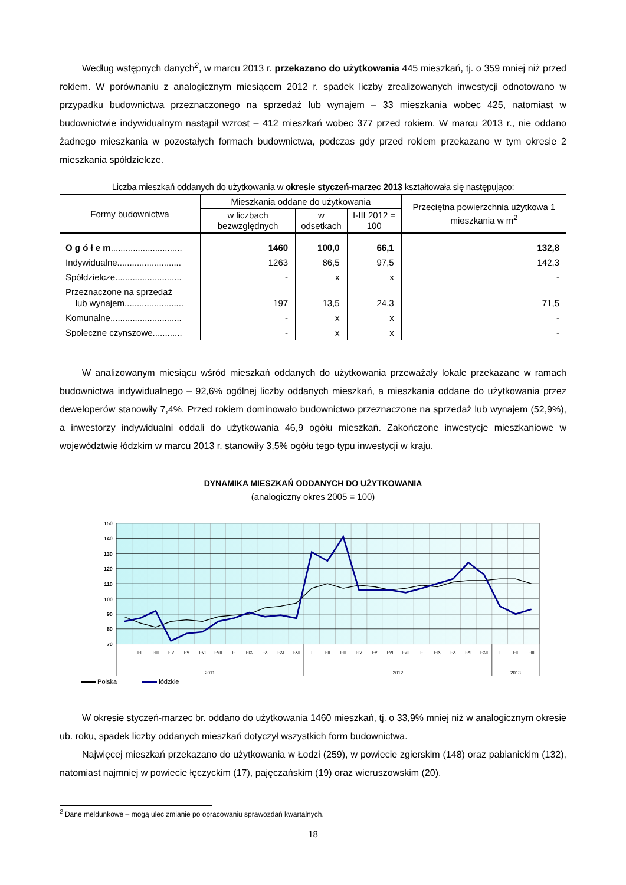Według wstępnych danych<sup>2</sup>, w marcu 2013 r. przekazano do użytkowania 445 mieszkań, tj. o 359 mniej niż przed rokiem. W porównaniu z analogicznym miesiącem 2012 r. spadek liczby zrealizowanych inwestycji odnotowano w przypadku budownictwa przeznaczonego na sprzedaż lub wynajem – 33 mieszkania wobec 425, natomiast w budownictwie indywidualnym nastąpił wzrost – 412 mieszkań wobec 377 przed rokiem. W marcu 2013 r., nie oddano żadnego mieszkania w pozostałych formach budownictwa, podczas gdy przed rokiem przekazano w tym okresie 2 mieszkania spółdzielcze.
Liczba mieszkań oddanych do użytkowania w okresie styczeń-marzec 2013 kształtowała się następująco:
| Formy budownictwa | Mieszkania oddane do użytkowania | | | Przeciętna powierzchnia użytkowa 1 mieszkania w m<sup>2</sup> |
| --- | --- | --- | --- | --- |
| | w liczbach bezwzględnych | w odsetkach | I-III 2012 = 100 | |
| O g ó ł e m ............................. | 1460 | 100,0 | 66,1 | 132,8 |
| Indywidualne.......................... | 1263 | 86,5 | 97,5 | 142,3 |
| Spółdzielcze........................... | - | x | x | - |
| Przeznaczone na sprzedaż lub wynajem........................ | 197 | 13,5 | 24,3 | 71,5 |
| Komunalne............................. | - | x | x | - |
| Społeczne czynszowe............ | - | x | x | - |
W analizowanym miesiącu wśród mieszkań oddanych do użytkowania przeważały lokale przekazane w ramach budownictwa indywidualnego – 92,6% ogólnej liczby oddanych mieszkań, a mieszkania oddane do użytkowania przez deweloperów stanowiły 7,4%. Przed rokiem dominowało budownictwo przeznaczone na sprzedaż lub wynajem (52,9%), a inwestorzy indywidualni oddali do użytkowania 46,9 ogółu mieszkań. Zakończone inwestycje mieszkaniowe w województwie łódzkim w marcu 2013 r. stanowiły 3,5% ogółu tego typu inwestycji w kraju.
DYNAMIKA MIESZKAŃ ODDANYCH DO UŻYTKOWANIA
(analogiczny okres 2005 = 100)
150
140
130
120
110
100
90
80
70
I
I-II
I-III
I-IV
I-V
I-VI
I-VII
I-
I-IX
I-X
I-XI
I-XII
I
I-II
I-III
I-IV
I-V
I-VI
I-VII
I-
I-IX
I-X
I-XI
I-XII
I
I-II
I-III
2011
2012
2013
Polska łódzkie
W okresie styczeń-marzec br. oddano do użytkowania 1460 mieszkań, tj. o 33,9% mniej niż w analogicznym okresie ub. roku, spadek liczby oddanych mieszkań dotyczył wszystkich form budownictwa.
Najwięcej mieszkań przekazano do użytkowania w Łodzi (259), w powiecie zgierskim (148) oraz pabianickim (132), natomiast najmniej w powiecie łęczyckim (17), pajęczańskim (19) oraz wieruszowskim (20).
<sup>2</sup> Dane meldunkowe – mogą ulec zmianie po opracowaniu sprawozdań kwartalnych.
18